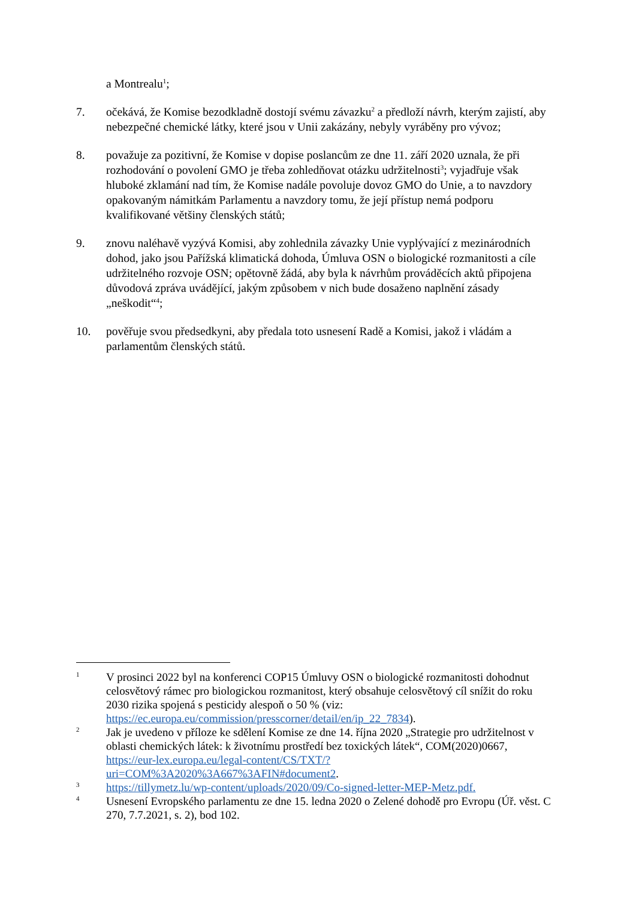a Montrealu<sup>1</sup>;
7. očekává, že Komise bezodkladně dostojí svému závazku<sup>2</sup> a předloží návrh, kterým zajistí, aby nebezpečné chemické látky, které jsou v Unii zakázány, nebyly vyráběny pro vývoz;
8. považuje za pozitivní, že Komise v dopise poslancům ze dne 11. září 2020 uznala, že při rozhodování o povolení GMO je třeba zohledňovat otázku udržitelnosti<sup>3</sup>; vyjadřuje však hluboké zklamání nad tím, že Komise nadále povoluje dovoz GMO do Unie, a to navzdory opakovaným námitkám Parlamentu a navzdory tomu, že její přístup nemá podporu kvalifikované většiny členských států;
9. znovu naléhavě vyzývá Komisi, aby zohlednila závazky Unie vyplývající z mezinárodních dohod, jako jsou Pařížská klimatická dohoda, Úmluva OSN o biologické rozmanitosti a cíle udržitelného rozvoje OSN; opětovně žádá, aby byla k návrhům prováděcích aktů připojena důvodová zpráva uvádějící, jakým způsobem v nich bude dosaženo naplnění zásady „neškodit“<sup>4</sup>;
10. pověřuje svou předsedkyni, aby předala toto usnesení Radě a Komisi, jakož i vládám a parlamentům členských států.
1
V prosinci 2022 byl na konferenci COP15 Úmluvy OSN o biologické rozmanitosti dohodnut celosvětový rámec pro biologickou rozmanitost, který obsahuje celosvětový cíl snížit do roku 2030 rizika spojená s pesticidy alespoň o 50 % (viz: https://ec.europa.eu/commission/presscorner/detail/en/ip_22_7834).
2
Jak je uvedeno v příloze ke sdělení Komise ze dne 14. října 2020 „Strategie pro udržitelnost v oblasti chemických látek: k životnímu prostředí bez toxických látek“, COM(2020)0667, https://eur-lex.europa.eu/legal-content/CS/TXT/?uri=COM%3A2020%3A667%3AFIN#document2.
3
https://tillymetz.lu/wp-content/uploads/2020/09/Co-signed-letter-MEP-Metz.pdf.
4
Usnesení Evropského parlamentu ze dne 15. ledna 2020 o Zelené dohodě pro Evropu (Úř. věst. C 270, 7.7.2021, s. 2), bod 102.